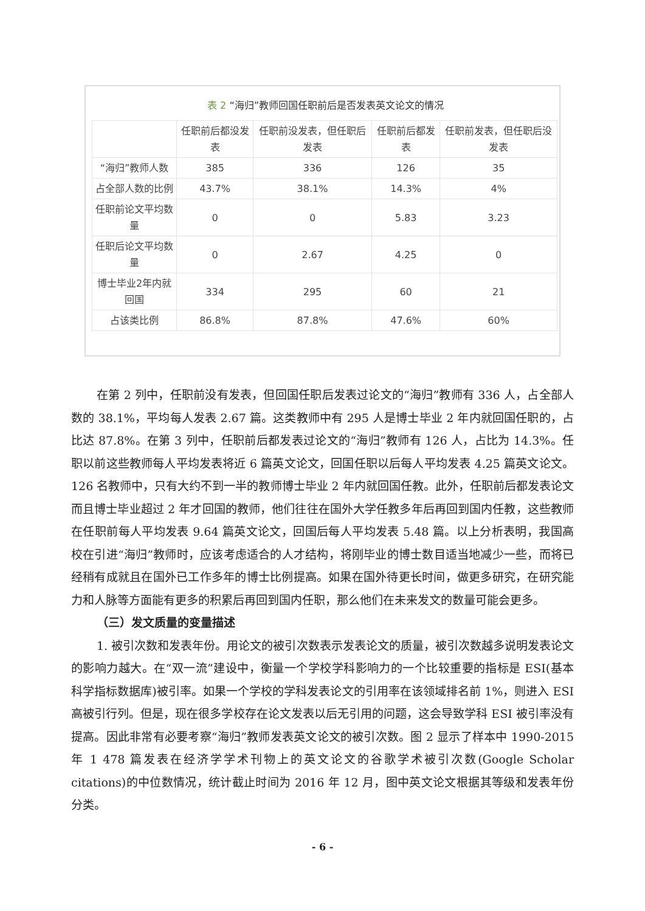表 2 “海归”教师回国任职前后是否发表英文论文的情况
| | 任职前后都没发表 | 任职前没发表，但任职后发表 | 任职前后都发表 | 任职前发表，但任职后没发表 |
| --- | --- | --- | --- | --- |
| “海归”教师人数 | 385 | 336 | 126 | 35 |
| 占全部人数的比例 | 43.7% | 38.1% | 14.3% | 4% |
| 任职前论文平均数量 | 0 | 0 | 5.83 | 3.23 |
| 任职后论文平均数量 | 0 | 2.67 | 4.25 | 0 |
| 博士毕业2年内就回国 | 334 | 295 | 60 | 21 |
| 占该类比例 | 86.8% | 87.8% | 47.6% | 60% |
在第 2 列中，任职前没有发表，但回国任职后发表过论文的“海归”教师有 336 人，占全部人数的 38.1%，平均每人发表 2.67 篇。这类教师中有 295 人是博士毕业 2 年内就回国任职的，占比达 87.8%。在第 3 列中，任职前后都发表过论文的“海归”教师有 126 人，占比为 14.3%。任职以前这些教师每人平均发表将近 6 篇英文论文，回国任职以后每人平均发表 4.25 篇英文论文。126 名教师中，只有大约不到一半的教师博士毕业 2 年内就回国任教。此外，任职前后都发表论文而且博士毕业超过 2 年才回国的教师，他们往往在国外大学任教多年后再回到国内任教，这些教师在任职前每人平均发表 9.64 篇英文论文，回国后每人平均发表 5.48 篇。以上分析表明，我国高校在引进“海归”教师时，应该考虑适合的人才结构，将刚毕业的博士数目适当地减少一些，而将已经稍有成就且在国外已工作多年的博士比例提高。如果在国外待更长时间，做更多研究，在研究能力和人脉等方面能有更多的积累后再回到国内任职，那么他们在未来发文的数量可能会更多。
（三）发文质量的变量描述
1. 被引次数和发表年份。用论文的被引次数表示发表论文的质量，被引次数越多说明发表论文的影响力越大。在“双一流”建设中，衡量一个学校学科影响力的一个比较重要的指标是 ESI(基本科学指标数据库)被引率。如果一个学校的学科发表论文的引用率在该领域排名前 1%，则进入 ESI 高被引行列。但是，现在很多学校存在论文发表以后无引用的问题，这会导致学科 ESI 被引率没有提高。因此非常有必要考察“海归”教师发表英文论文的被引次数。图 2 显示了样本中 1990-2015 年 1 478 篇发表在经济学学术刊物上的英文论文的谷歌学术被引次数(Google Scholar citations)的中位数情况，统计截止时间为 2016 年 12 月，图中英文论文根据其等级和发表年份分类。
- 6 -